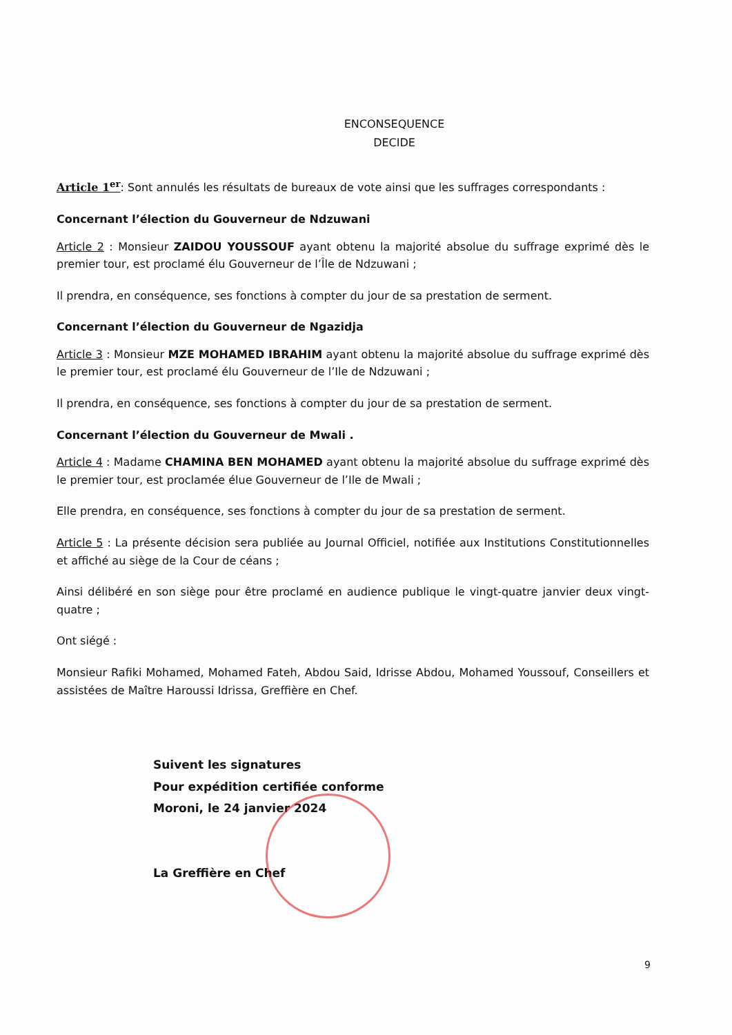ENCONSEQUENCE
DECIDE
Article 1<sup>er</sup>: Sont annulés les résultats de bureaux de vote ainsi que les suffrages correspondants :
Concernant l’élection du Gouverneur de Ndzuwani
Article 2 : Monsieur ZAIDOU YOUSSOUF ayant obtenu la majorité absolue du suffrage exprimé dès le premier tour, est proclamé élu Gouverneur de l’Île de Ndzuwani ;
Il prendra, en conséquence, ses fonctions à compter du jour de sa prestation de serment.
Concernant l’élection du Gouverneur de Ngazidja
Article 3 : Monsieur MZE MOHAMED IBRAHIM ayant obtenu la majorité absolue du suffrage exprimé dès le premier tour, est proclamé élu Gouverneur de l’Ile de Ndzuwani ;
Il prendra, en conséquence, ses fonctions à compter du jour de sa prestation de serment.
Concernant l’élection du Gouverneur de Mwali .
Article 4 : Madame CHAMINA BEN MOHAMED ayant obtenu la majorité absolue du suffrage exprimé dès le premier tour, est proclamée élue Gouverneur de l’Ile de Mwali ;
Elle prendra, en conséquence, ses fonctions à compter du jour de sa prestation de serment.
Article 5 : La présente décision sera publiée au Journal Officiel, notifiée aux Institutions Constitutionnelles et affiché au siège de la Cour de céans ;
Ainsi délibéré en son siège pour être proclamé en audience publique le vingt-quatre janvier deux vingt-quatre ;
Ont siégé :
Monsieur Rafiki Mohamed, Mohamed Fateh, Abdou Said, Idrisse Abdou, Mohamed Youssouf, Conseillers et assistées de Maître Haroussi Idrissa, Greffière en Chef.
Suivent les signatures
Pour expédition certifiée conforme
Moroni, le 24 janvier 2024
La Greffière en Chef
9